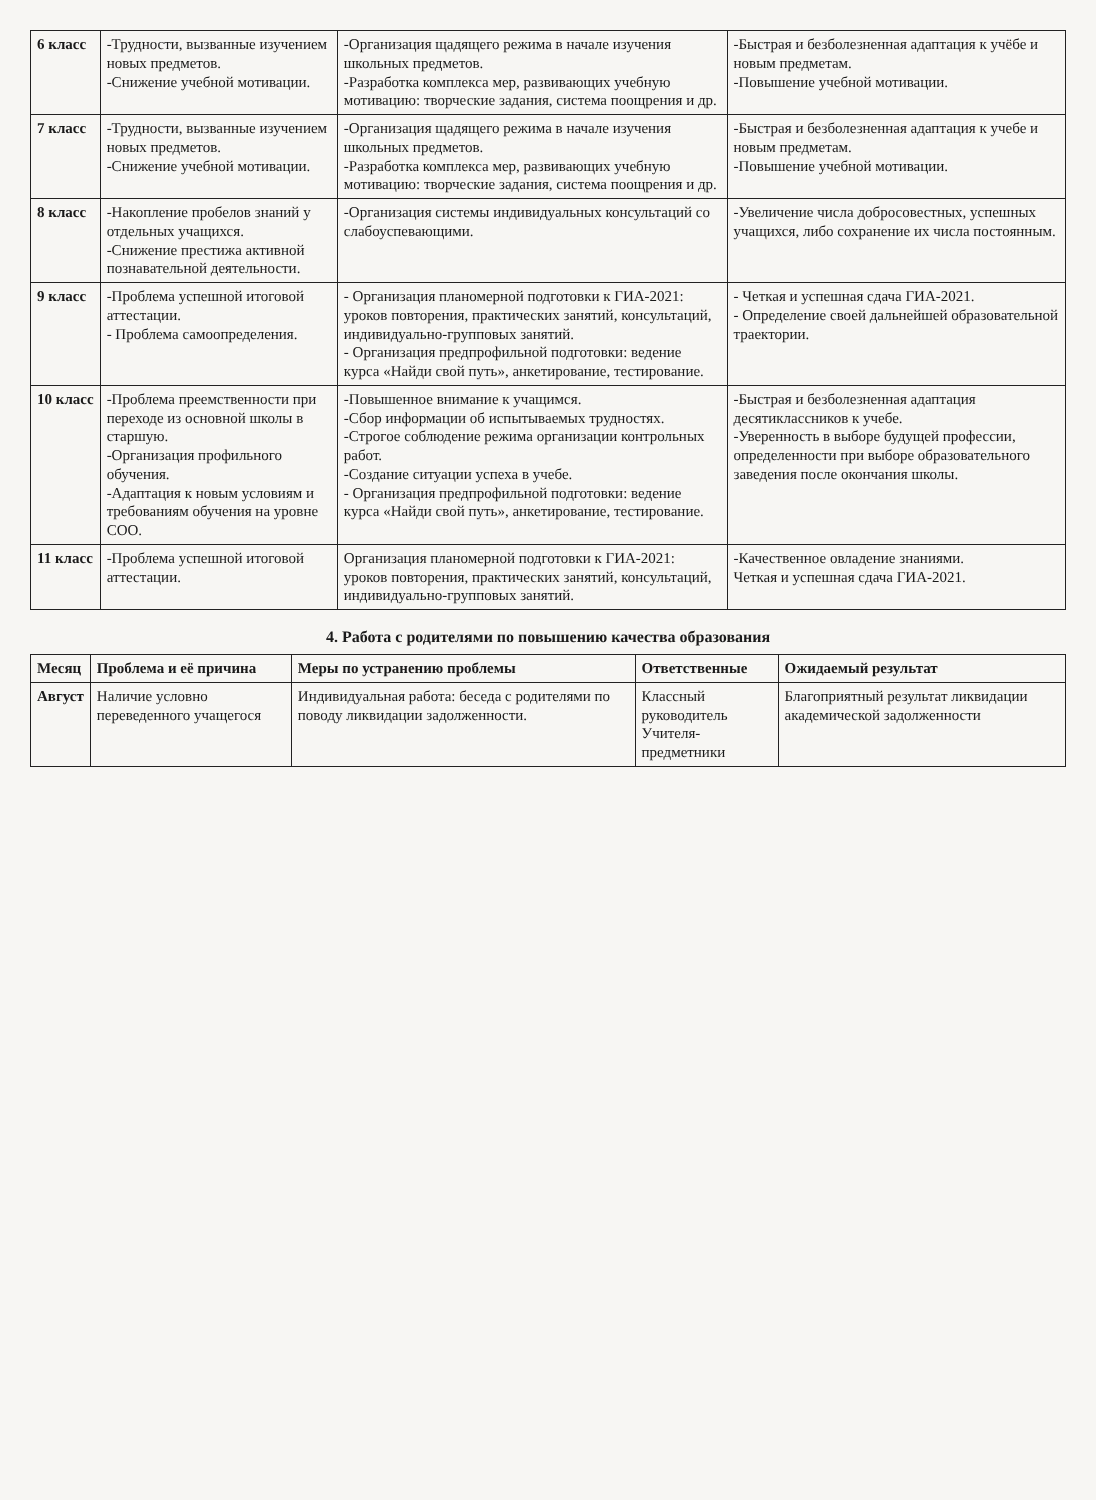| 6 класс | -Трудности, вызванные изучением новых предметов. -Снижение учебной мотивации. | -Организация щадящего режима в начале изучения школьных предметов. -Разработка комплекса мер, развивающих учебную мотивацию: творческие задания, система поощрения и др. | -Быстрая и безболезненная адаптация к учёбе и новым предметам. -Повышение учебной мотивации. |
| 7 класс | -Трудности, вызванные изучением новых предметов. -Снижение учебной мотивации. | -Организация щадящего режима в начале изучения школьных предметов. -Разработка комплекса мер, развивающих учебную мотивацию: творческие задания, система поощрения и др. | -Быстрая и безболезненная адаптация к учебе и новым предметам. -Повышение учебной мотивации. |
| 8 класс | -Накопление пробелов знаний у отдельных учащихся. -Снижение престижа активной познавательной деятельности. | -Организация системы индивидуальных консультаций со слабоуспевающими. | -Увеличение числа добросовестных, успешных учащихся, либо сохранение их числа постоянным. |
| 9 класс | -Проблема успешной итоговой аттестации. - Проблема самоопределения. | - Организация планомерной подготовки к ГИА-2021: уроков повторения, практических занятий, консультаций, индивидуально-групповых занятий. - Организация предпрофильной подготовки: ведение курса «Найди свой путь», анкетирование, тестирование. | - Четкая и успешная сдача ГИА-2021. - Определение своей дальнейшей образовательной траектории. |
| 10 класс | -Проблема преемственности при переходе из основной школы в старшую. -Организация профильного обучения. -Адаптация к новым условиям и требованиям обучения на уровне СОО. | -Повышенное внимание к учащимся. -Сбор информации об испытываемых трудностях. -Строгое соблюдение режима организации контрольных работ. -Создание ситуации успеха в учебе. - Организация предпрофильной подготовки: ведение курса «Найди свой путь», анкетирование, тестирование. | -Быстрая и безболезненная адаптация десятиклассников к учебе. -Уверенность в выборе будущей профессии, определенности при выборе образовательного заведения после окончания школы. |
| 11 класс | -Проблема успешной итоговой аттестации. | Организация планомерной подготовки к ГИА-2021: уроков повторения, практических занятий, консультаций, индивидуально-групповых занятий. | -Качественное овладение знаниями. Четкая и успешная сдача ГИА-2021. |
4. Работа с родителями по повышению качества образования
| Месяц | Проблема и её причина | Меры по устранению проблемы | Ответственные | Ожидаемый результат |
| --- | --- | --- | --- | --- |
| Август | Наличие условно переведенного учащегося | Индивидуальная работа: беседа с родителями по поводу ликвидации задолженности. | Классный руководитель Учителя-предметники | Благоприятный результат ликвидации академической задолженности |